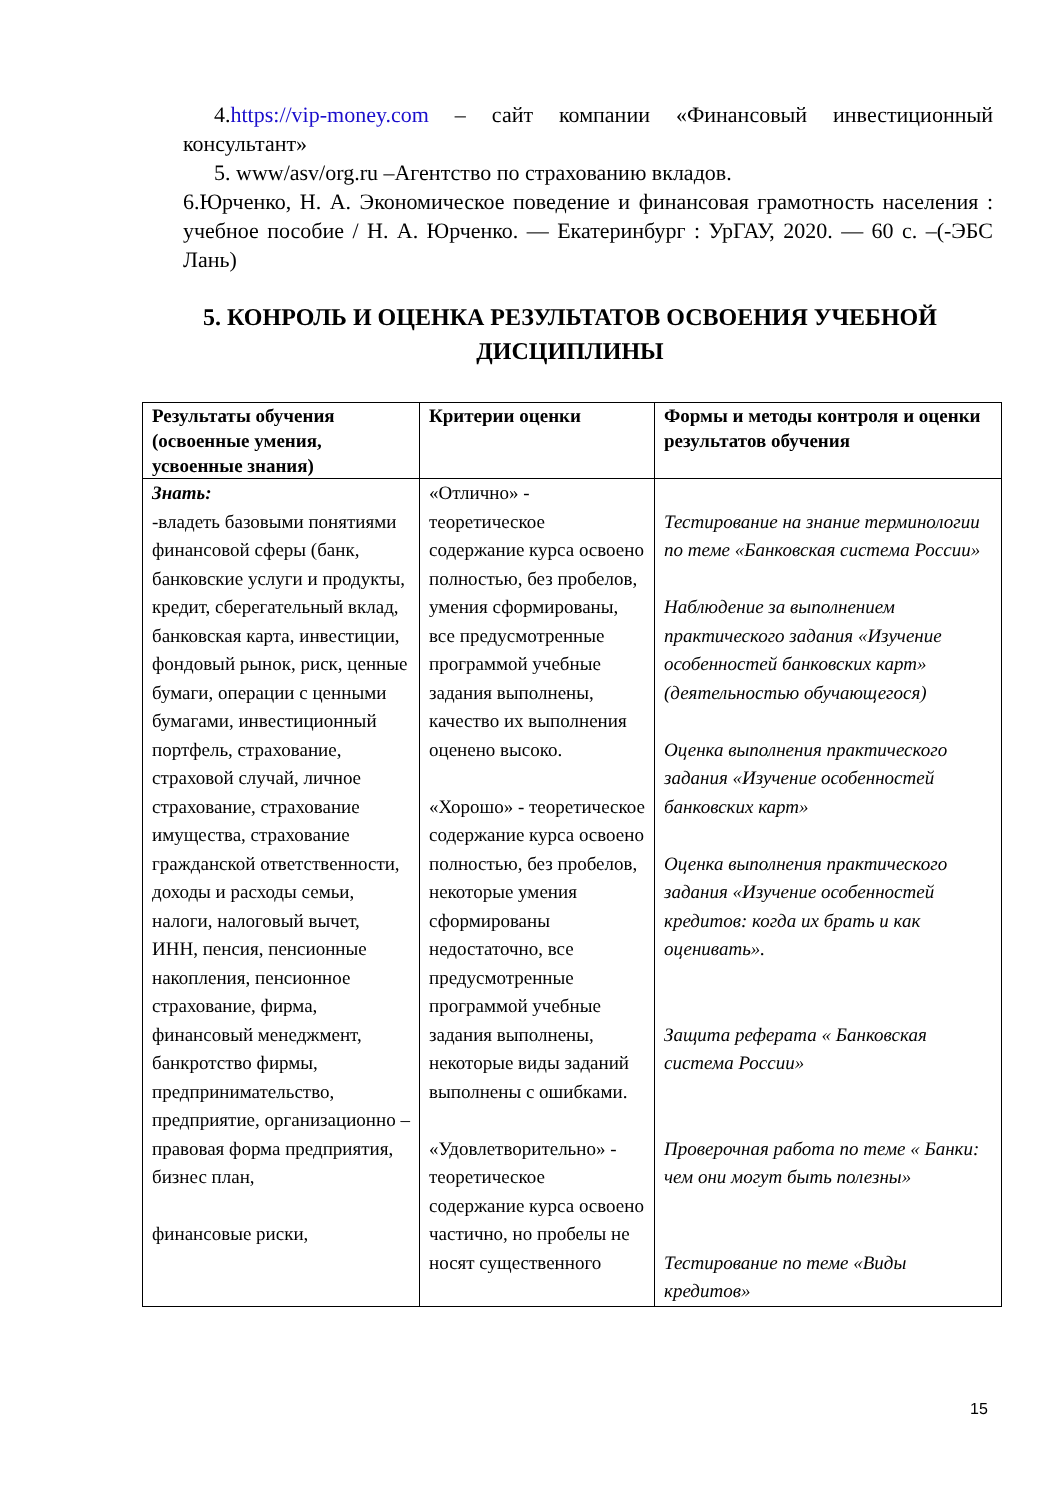4.https://vip-money.com – сайт компании «Финансовый инвестиционный консультант»
5. www/asv/org.ru –Агентство по страхованию вкладов.
6.Юрченко, Н. А. Экономическое поведение и финансовая грамотность населения : учебное пособие / Н. А. Юрченко. — Екатеринбург : УрГАУ, 2020. — 60 с. –(-ЭБС Лань)
5. КОНРОЛЬ И ОЦЕНКА РЕЗУЛЬТАТОВ ОСВОЕНИЯ УЧЕБНОЙ ДИСЦИПЛИНЫ
| Результаты обучения (освоенные умения, усвоенные знания) | Критерии оценки | Формы и методы контроля и оценки результатов обучения |
| --- | --- | --- |
| Знать: -владеть базовыми понятиями финансовой сферы (банк, банковские услуги и продукты, кредит, сберегательный вклад, банковская карта, инвестиции, фондовый рынок, риск, ценные бумаги, операции с ценными бумагами, инвестиционный портфель, страхование, страховой случай, личное страхование, страхование имущества, страхование гражданской ответственности, доходы и расходы семьи, налоги, налоговый вычет, ИНН, пенсия, пенсионные накопления, пенсионное страхование, фирма, финансовый менеджмент, банкротство фирмы, предпринимательство, предприятие, организационно – правовая форма предприятия, бизнес план, финансовые риски, | «Отлично» - теоретическое содержание курса освоено полностью, без пробелов, умения сформированы, все предусмотренные программой учебные задания выполнены, качество их выполнения оценено высоко. «Хорошо» - теоретическое содержание курса освоено полностью, без пробелов, некоторые умения сформированы недостаточно, все предусмотренные программой учебные задания выполнены, некоторые виды заданий выполнены с ошибками. «Удовлетворительно» - теоретическое содержание курса освоено частично, но пробелы не носят существенного | Тестирование на знание терминологии по теме «Банковская система России» Наблюдение за выполнением практического задания «Изучение особенностей банковских карт» (деятельностью обучающегося) Оценка выполнения практического задания «Изучение особенностей банковских карт» Оценка выполнения практического задания «Изучение особенностей кредитов: когда их брать и как оценивать». Защита реферата « Банковская система России» Проверочная работа по теме « Банки: чем они могут быть полезны» Тестирование по теме «Виды кредитов» |
15